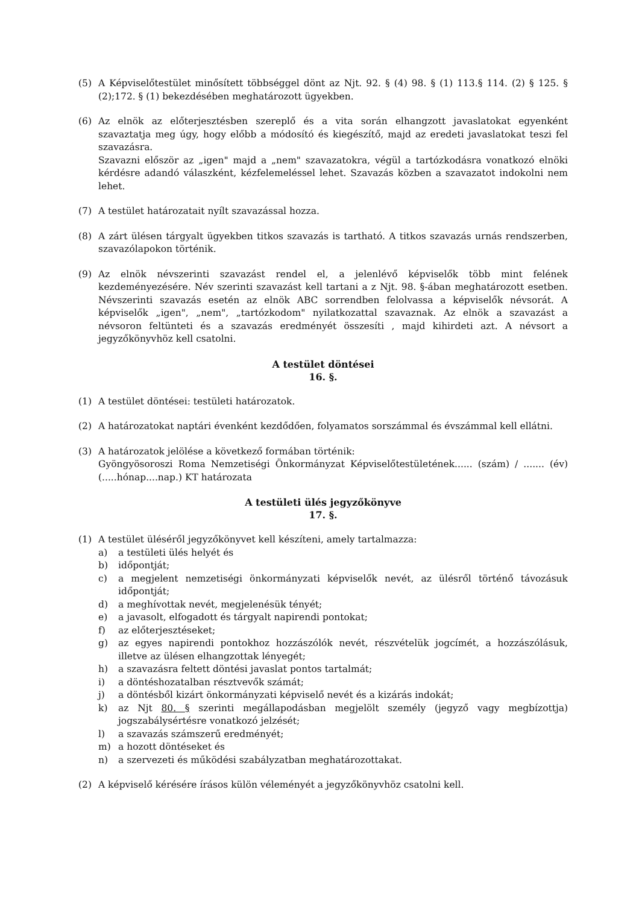(5) A Képviselőtestület minősített többséggel dönt az Njt. 92. § (4) 98. § (1) 113.§ 114. (2) § 125. § (2);172. § (1) bekezdésében meghatározott ügyekben.
(6) Az elnök az előterjesztésben szereplő és a vita során elhangzott javaslatokat egyenként szavaztatja meg úgy, hogy előbb a módosító és kiegészítő, majd az eredeti javaslatokat teszi fel szavazásra.
Szavazni először az „igen" majd a „nem" szavazatokra, végül a tartózkodásra vonatkozó elnöki kérdésre adandó válaszként, kézfelemeléssel lehet. Szavazás közben a szavazatot indokolni nem lehet.
(7) A testület határozatait nyílt szavazással hozza.
(8) A zárt ülésen tárgyalt ügyekben titkos szavazás is tartható. A titkos szavazás urnás rendszerben, szavazólapokon történik.
(9) Az elnök névszerinti szavazást rendel el, a jelenlévő képviselők több mint felének kezdeményezésére. Név szerinti szavazást kell tartani a z Njt. 98. §-ában meghatározott esetben. Névszerinti szavazás esetén az elnök ABC sorrendben felolvassa a képviselők névsorát. A képviselők „igen", „nem", „tartózkodom" nyilatkozattal szavaznak. Az elnök a szavazást a névsoron feltünteti és a szavazás eredményét összesíti , majd kihirdeti azt. A névsort a jegyzőkönyvhöz kell csatolni.
A testület döntései
16. §.
(1) A testület döntései: testületi határozatok.
(2) A határozatokat naptári évenként kezdődően, folyamatos sorszámmal és évszámmal kell ellátni.
(3) A határozatok jelölése a következő formában történik:
Gyöngyösoroszi Roma Nemzetiségi Önkormányzat Képviselőtestületének...... (szám) / ....... (év) (.....hónap....nap.) KT határozata
A testületi ülés jegyzőkönyve
17. §.
(1) A testület üléséről jegyzőkönyvet kell készíteni, amely tartalmazza:
a) a testületi ülés helyét és
b) időpontját;
c) a megjelent nemzetiségi önkormányzati képviselők nevét, az ülésről történő távozásuk időpontját;
d) a meghívottak nevét, megjelenésük tényét;
e) a javasolt, elfogadott és tárgyalt napirendi pontokat;
f) az előterjesztéseket;
g) az egyes napirendi pontokhoz hozzászólók nevét, részvételük jogcímét, a hozzászólásuk, illetve az ülésen elhangzottak lényegét;
h) a szavazásra feltett döntési javaslat pontos tartalmát;
i) a döntéshozatalban résztvevők számát;
j) a döntésből kizárt önkormányzati képviselő nevét és a kizárás indokát;
k) az Njt 80. § szerinti megállapodásban megjelölt személy (jegyző vagy megbízottja) jogszabálysértésre vonatkozó jelzését;
l) a szavazás számszerű eredményét;
m) a hozott döntéseket és
n) a szervezeti és működési szabályzatban meghatározottakat.
(2) A képviselő kérésére írásos külön véleményét a jegyzőkönyvhöz csatolni kell.